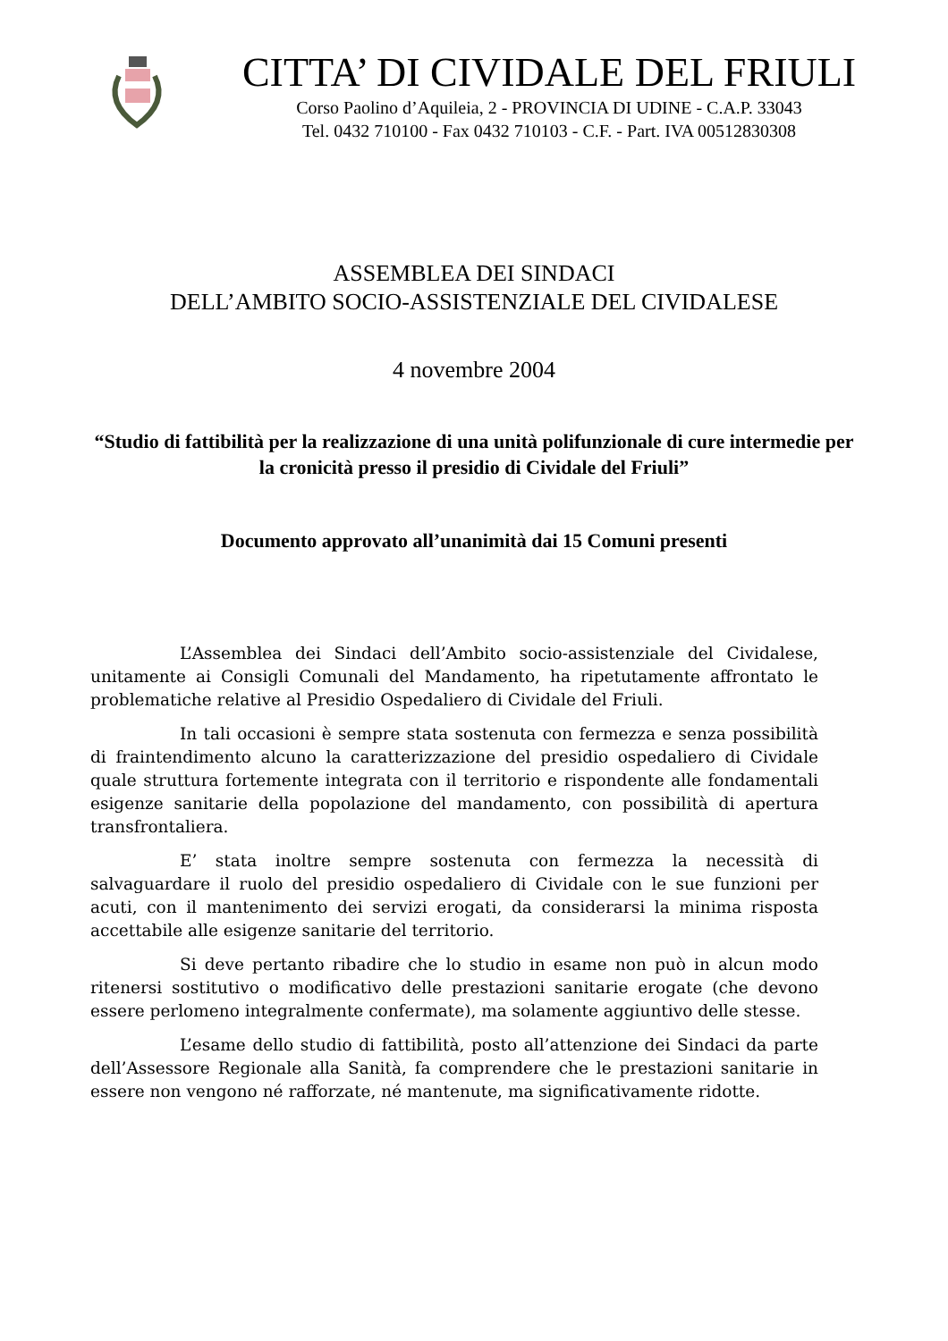CITTA’ DI CIVIDALE DEL FRIULI
Corso Paolino d’Aquileia, 2 - PROVINCIA DI UDINE - C.A.P. 33043
Tel. 0432 710100 - Fax 0432 710103 - C.F. - Part. IVA 00512830308
ASSEMBLEA DEI SINDACI
DELL’AMBITO SOCIO-ASSISTENZIALE DEL CIVIDALESE
4 novembre 2004
“Studio di fattibilità per la realizzazione di una unità polifunzionale di cure intermedie per la cronicità presso il presidio di Cividale del Friuli”
Documento approvato all’unanimità dai 15 Comuni presenti
L’Assemblea dei Sindaci dell’Ambito socio-assistenziale del Cividalese, unitamente ai Consigli Comunali del Mandamento, ha ripetutamente affrontato le problematiche relative al Presidio Ospedaliero di Cividale del Friuli.
In tali occasioni è sempre stata sostenuta con fermezza e senza possibilità di fraintendimento alcuno la caratterizzazione del presidio ospedaliero di Cividale quale struttura fortemente integrata con il territorio e rispondente alle fondamentali esigenze sanitarie della popolazione del mandamento, con possibilità di apertura transfrontaliera.
E’ stata inoltre sempre sostenuta con fermezza la necessità di salvaguardare il ruolo del presidio ospedaliero di Cividale con le sue funzioni per acuti, con il mantenimento dei servizi erogati, da considerarsi la minima risposta accettabile alle esigenze sanitarie del territorio.
Si deve pertanto ribadire che lo studio in esame non può in alcun modo ritenersi sostitutivo o modificativo delle prestazioni sanitarie erogate (che devono essere perlomeno integralmente confermate), ma solamente aggiuntivo delle stesse.
L’esame dello studio di fattibilità, posto all’attenzione dei Sindaci da parte dell’Assessore Regionale alla Sanità, fa comprendere che le prestazioni sanitarie in essere non vengono né rafforzate, né mantenute, ma significativamente ridotte.